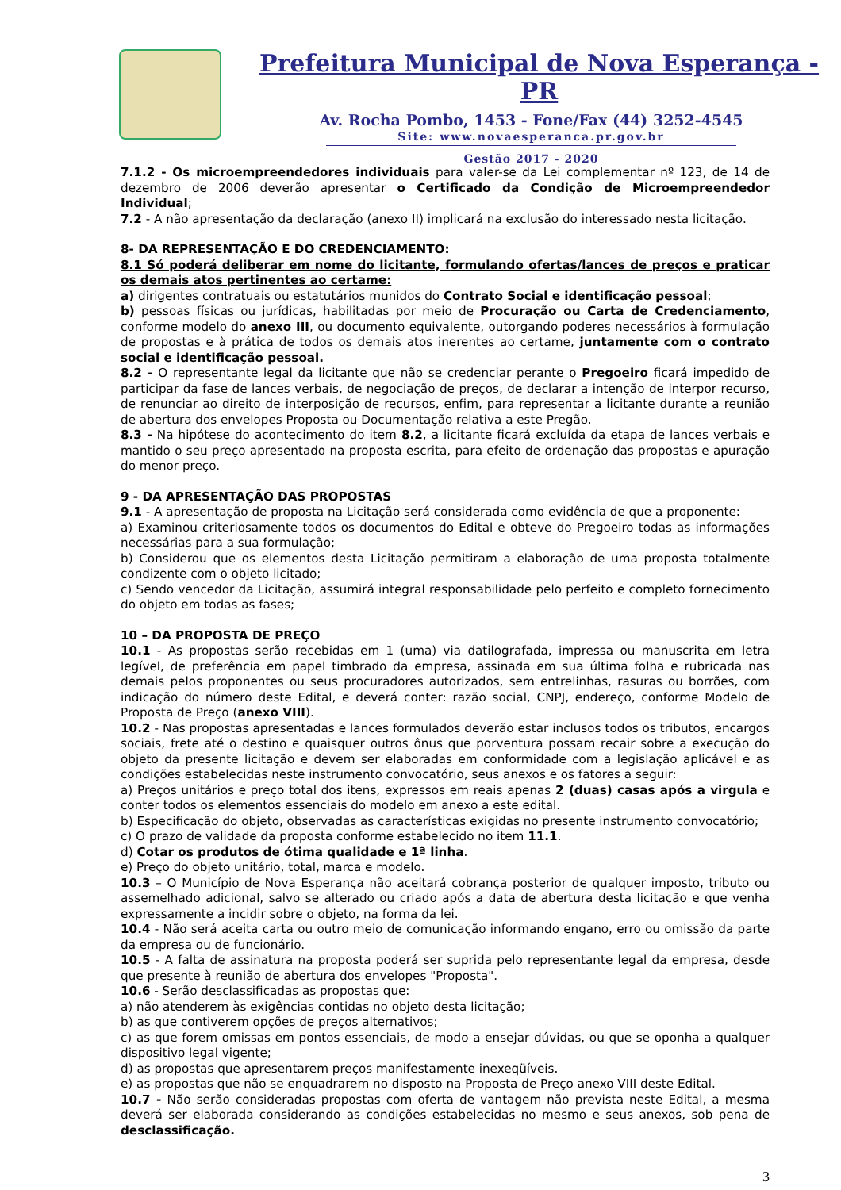Prefeitura Municipal de Nova Esperança - PR
Av. Rocha Pombo, 1453 - Fone/Fax (44) 3252-4545
Site: www.novaesperanca.pr.gov.br
Gestão 2017 - 2020
7.1.2 - Os microempreendedores individuais para valer-se da Lei complementar nº 123, de 14 de dezembro de 2006 deverão apresentar o Certificado da Condição de Microempreendedor Individual;
7.2 - A não apresentação da declaração (anexo II) implicará na exclusão do interessado nesta licitação.
8- DA REPRESENTAÇÃO E DO CREDENCIAMENTO:
8.1 Só poderá deliberar em nome do licitante, formulando ofertas/lances de preços e praticar os demais atos pertinentes ao certame:
a) dirigentes contratuais ou estatutários munidos do Contrato Social e identificação pessoal;
b) pessoas físicas ou jurídicas, habilitadas por meio de Procuração ou Carta de Credenciamento, conforme modelo do anexo III, ou documento equivalente, outorgando poderes necessários à formulação de propostas e à prática de todos os demais atos inerentes ao certame, juntamente com o contrato social e identificação pessoal.
8.2 - O representante legal da licitante que não se credenciar perante o Pregoeiro ficará impedido de participar da fase de lances verbais, de negociação de preços, de declarar a intenção de interpor recurso, de renunciar ao direito de interposição de recursos, enfim, para representar a licitante durante a reunião de abertura dos envelopes Proposta ou Documentação relativa a este Pregão.
8.3 - Na hipótese do acontecimento do item 8.2, a licitante ficará excluída da etapa de lances verbais e mantido o seu preço apresentado na proposta escrita, para efeito de ordenação das propostas e apuração do menor preço.
9 - DA APRESENTAÇÃO DAS PROPOSTAS
9.1 - A apresentação de proposta na Licitação será considerada como evidência de que a proponente:
a) Examinou criteriosamente todos os documentos do Edital e obteve do Pregoeiro todas as informações necessárias para a sua formulação;
b) Considerou que os elementos desta Licitação permitiram a elaboração de uma proposta totalmente condizente com o objeto licitado;
c) Sendo vencedor da Licitação, assumirá integral responsabilidade pelo perfeito e completo fornecimento do objeto em todas as fases;
10 – DA PROPOSTA DE PREÇO
10.1 - As propostas serão recebidas em 1 (uma) via datilografada, impressa ou manuscrita em letra legível, de preferência em papel timbrado da empresa, assinada em sua última folha e rubricada nas demais pelos proponentes ou seus procuradores autorizados, sem entrelinhas, rasuras ou borrões, com indicação do número deste Edital, e deverá conter: razão social, CNPJ, endereço, conforme Modelo de Proposta de Preço (anexo VIII).
10.2 - Nas propostas apresentadas e lances formulados deverão estar inclusos todos os tributos, encargos sociais, frete até o destino e quaisquer outros ônus que porventura possam recair sobre a execução do objeto da presente licitação e devem ser elaboradas em conformidade com a legislação aplicável e as condições estabelecidas neste instrumento convocatório, seus anexos e os fatores a seguir:
a) Preços unitários e preço total dos itens, expressos em reais apenas 2 (duas) casas após a virgula e conter todos os elementos essenciais do modelo em anexo a este edital.
b) Especificação do objeto, observadas as características exigidas no presente instrumento convocatório;
c) O prazo de validade da proposta conforme estabelecido no item 11.1.
d) Cotar os produtos de ótima qualidade e 1ª linha.
e) Preço do objeto unitário, total, marca e modelo.
10.3 – O Município de Nova Esperança não aceitará cobrança posterior de qualquer imposto, tributo ou assemelhado adicional, salvo se alterado ou criado após a data de abertura desta licitação e que venha expressamente a incidir sobre o objeto, na forma da lei.
10.4 - Não será aceita carta ou outro meio de comunicação informando engano, erro ou omissão da parte da empresa ou de funcionário.
10.5 - A falta de assinatura na proposta poderá ser suprida pelo representante legal da empresa, desde que presente à reunião de abertura dos envelopes "Proposta".
10.6 - Serão desclassificadas as propostas que:
a) não atenderem às exigências contidas no objeto desta licitação;
b) as que contiverem opções de preços alternativos;
c) as que forem omissas em pontos essenciais, de modo a ensejar dúvidas, ou que se oponha a qualquer dispositivo legal vigente;
d) as propostas que apresentarem preços manifestamente inexeqüíveis.
e) as propostas que não se enquadrarem no disposto na Proposta de Preço anexo VIII deste Edital.
10.7 - Não serão consideradas propostas com oferta de vantagem não prevista neste Edital, a mesma deverá ser elaborada considerando as condições estabelecidas no mesmo e seus anexos, sob pena de desclassificação.
3